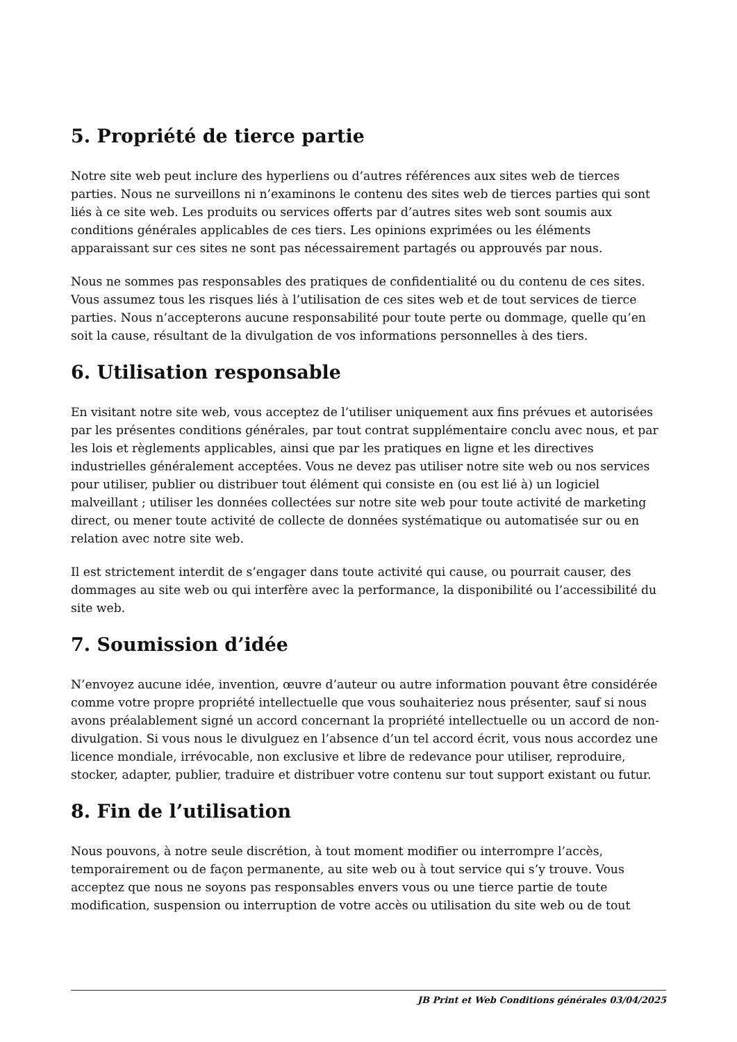5. Propriété de tierce partie
Notre site web peut inclure des hyperliens ou d’autres références aux sites web de tierces parties. Nous ne surveillons ni n’examinons le contenu des sites web de tierces parties qui sont liés à ce site web. Les produits ou services offerts par d’autres sites web sont soumis aux conditions générales applicables de ces tiers. Les opinions exprimées ou les éléments apparaissant sur ces sites ne sont pas nécessairement partagés ou approuvés par nous.
Nous ne sommes pas responsables des pratiques de confidentialité ou du contenu de ces sites. Vous assumez tous les risques liés à l’utilisation de ces sites web et de tout services de tierce parties. Nous n’accepterons aucune responsabilité pour toute perte ou dommage, quelle qu’en soit la cause, résultant de la divulgation de vos informations personnelles à des tiers.
6. Utilisation responsable
En visitant notre site web, vous acceptez de l’utiliser uniquement aux fins prévues et autorisées par les présentes conditions générales, par tout contrat supplémentaire conclu avec nous, et par les lois et règlements applicables, ainsi que par les pratiques en ligne et les directives industrielles généralement acceptées. Vous ne devez pas utiliser notre site web ou nos services pour utiliser, publier ou distribuer tout élément qui consiste en (ou est lié à) un logiciel malveillant ; utiliser les données collectées sur notre site web pour toute activité de marketing direct, ou mener toute activité de collecte de données systématique ou automatisée sur ou en relation avec notre site web.
Il est strictement interdit de s’engager dans toute activité qui cause, ou pourrait causer, des dommages au site web ou qui interfère avec la performance, la disponibilité ou l’accessibilité du site web.
7. Soumission d’idée
N’envoyez aucune idée, invention, œuvre d’auteur ou autre information pouvant être considérée comme votre propre propriété intellectuelle que vous souhaiteriez nous présenter, sauf si nous avons préalablement signé un accord concernant la propriété intellectuelle ou un accord de non-divulgation. Si vous nous le divulguez en l’absence d’un tel accord écrit, vous nous accordez une licence mondiale, irrévocable, non exclusive et libre de redevance pour utiliser, reproduire, stocker, adapter, publier, traduire et distribuer votre contenu sur tout support existant ou futur.
8. Fin de l’utilisation
Nous pouvons, à notre seule discrétion, à tout moment modifier ou interrompre l’accès, temporairement ou de façon permanente, au site web ou à tout service qui s’y trouve. Vous acceptez que nous ne soyons pas responsables envers vous ou une tierce partie de toute modification, suspension ou interruption de votre accès ou utilisation du site web ou de tout
JB Print et Web Conditions générales 03/04/2025